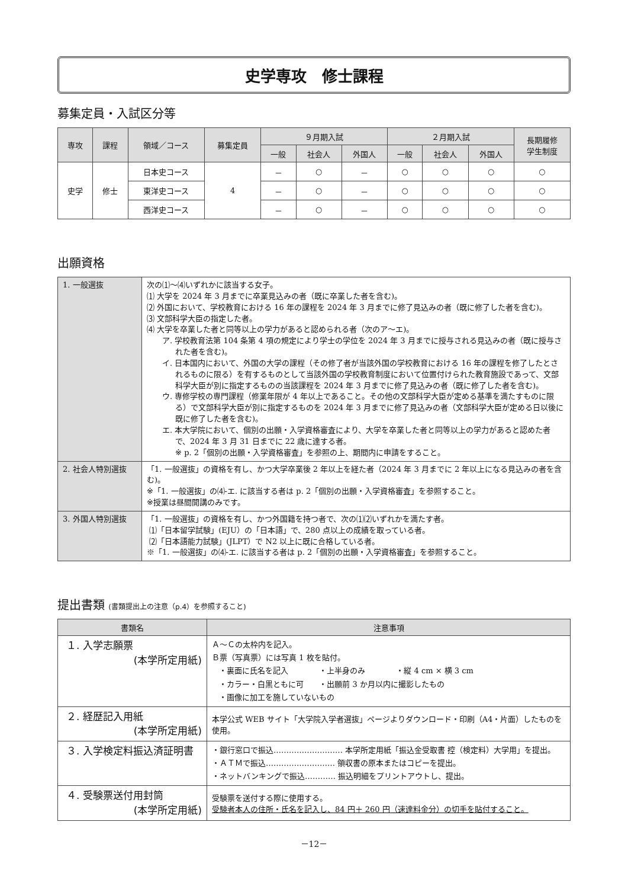史学専攻　修士課程
募集定員・入試区分等
| 専攻 | 課程 | 領域／コース | 募集定員 | ９月期入試 | | | ２月期入試 | | | 長期履修 学生制度 |
| --- | --- | --- | --- | --- | --- | --- | --- | --- | --- | --- |
| | | | | 一般 | 社会人 | 外国人 | 一般 | 社会人 | 外国人 | |
| 史学 | 修士 | 日本史コース | 4 | － | ○ | － | ○ | ○ | ○ | ○ |
| | | 東洋史コース | | － | ○ | － | ○ | ○ | ○ | ○ |
| | | 西洋史コース | | － | ○ | － | ○ | ○ | ○ | ○ |
出願資格
| 1. 一般選抜 | 次の⑴～⑷いずれかに該当する女子。 ⑴ 大学を 2024 年 3 月までに卒業見込みの者（既に卒業した者を含む)。 ⑵ 外国において、学校教育における 16 年の課程を 2024 年 3 月までに修了見込みの者（既に修了した者を含む)。 ⑶ 文部科学大臣の指定した者。 ⑷ 大学を卒業した者と同等以上の学力があると認められる者（次のア～エ)。 ア. 学校教育法第 104 条第 4 項の規定により学士の学位を 2024 年 3 月までに授与される見込みの者（既に授与された者を含む)。 イ. 日本国内において、外国の大学の課程（その修了者が当該外国の学校教育における 16 年の課程を修了したとされるものに限る）を有するものとして当該外国の学校教育制度において位置付けられた教育施設であって、文部科学大臣が別に指定するものの当該課程を 2024 年 3 月までに修了見込みの者（既に修了した者を含む)。 ウ. 専修学校の専門課程（修業年限が 4 年以上であること。その他の文部科学大臣が定める基準を満たすものに限る）で文部科学大臣が別に指定するものを 2024 年 3 月までに修了見込みの者（文部科学大臣が定める日以後に既に修了した者を含む)。 エ. 本大学院において、個別の出願・入学資格審査により、大学を卒業した者と同等以上の学力があると認めた者で、2024 年 3 月 31 日までに 22 歳に達する者。 ※ p. 2「個別の出願・入学資格審査」を参照の上、期間内に申請をすること。 |
| 2. 社会人特別選抜 | 「1. 一般選抜」の資格を有し、かつ大学卒業後 2 年以上を経た者（2024 年 3 月までに 2 年以上になる見込みの者を含む)。 ※「1. 一般選抜」の⑷-エ. に該当する者は p. 2「個別の出願・入学資格審査」を参照すること。 ※授業は昼間開講のみです。 |
| 3. 外国人特別選抜 | 「1. 一般選抜」の資格を有し、かつ外国籍を持つ者で、次の⑴⑵いずれかを満たす者。 ⑴「日本留学試験」(EJU）の「日本語」で、280 点以上の成績を取っている者。 ⑵「日本語能力試験」(JLPT）で N2 以上に既に合格している者。 ※「1. 一般選抜」の⑷-エ. に該当する者は p. 2「個別の出願・入学資格審査」を参照すること。 |
提出書類 (書類提出上の注意（p.4）を参照すること)
| 書類名 | 注意事項 |
| --- | --- |
| １. 入学志願票 (本学所定用紙) | Ａ～Ｃの太枠内を記入。 Ｂ票（写真票）には写真 1 枚を貼付。 ・裏面に氏名を記入 ・上半身のみ ・縦 4 cm × 横 3 cm ・カラー・白黒ともに可 ・出願前 3 か月以内に撮影したもの ・画像に加工を施していないもの |
| ２. 経歴記入用紙 (本学所定用紙) | 本学公式 WEB サイト「大学院入学者選抜」ページよりダウンロード・印刷（A4・片面）したものを使用。 |
| ３. 入学検定料振込済証明書 | ・銀行窓口で振込……………………… 本学所定用紙「振込金受取書 控（検定料）大学用」を提出。 ・ＡＴＭで振込……………………… 領収書の原本またはコピーを提出。 ・ネットバンキングで振込………… 振込明細をプリントアウトし、提出。 |
| ４. 受験票送付用封筒 (本学所定用紙) | 受験票を送付する際に使用する。 受験者本人の住所・氏名を記入し、84 円＋ 260 円（速達料金分）の切手を貼付すること。 |
－12－